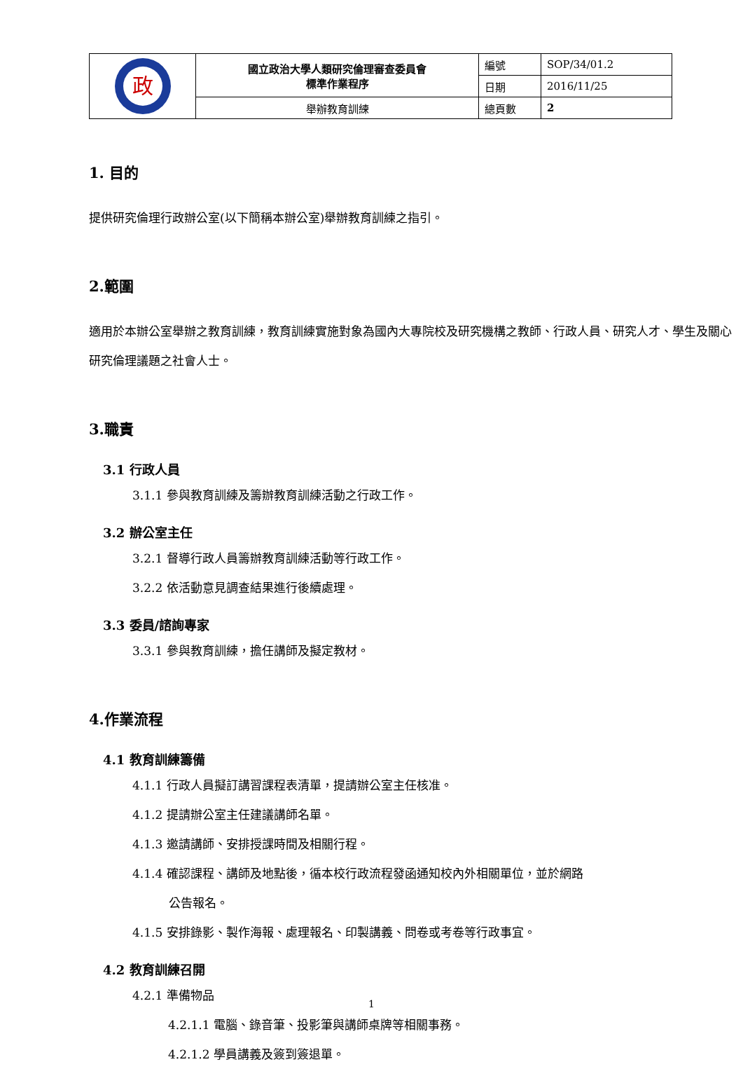| 政 | 國立政治大學人類研究倫理審查委員會 標準作業程序 | 編號 | SOP/34/01.2 |
| | | 日期 | 2016/11/25 |
| | 舉辦教育訓練 | 總頁數 | 2 |
1. 目的
提供研究倫理行政辦公室(以下簡稱本辦公室)舉辦教育訓練之指引。
2.範圍
適用於本辦公室舉辦之教育訓練，教育訓練實施對象為國內大專院校及研究機構之教師、行政人員、研究人才、學生及關心研究倫理議題之社會人士。
3.職責
3.1 行政人員
3.1.1 參與教育訓練及籌辦教育訓練活動之行政工作。
3.2 辦公室主任
3.2.1 督導行政人員籌辦教育訓練活動等行政工作。
3.2.2 依活動意見調查結果進行後續處理。
3.3 委員/諮詢專家
3.3.1 參與教育訓練，擔任講師及擬定教材。
4.作業流程
4.1 教育訓練籌備
4.1.1 行政人員擬訂講習課程表清單，提請辦公室主任核准。
4.1.2 提請辦公室主任建議講師名單。
4.1.3 邀請講師、安排授課時間及相關行程。
4.1.4 確認課程、講師及地點後，循本校行政流程發函通知校內外相關單位，並於網路
公告報名。
4.1.5 安排錄影、製作海報、處理報名、印製講義、問卷或考卷等行政事宜。
4.2 教育訓練召開
4.2.1 準備物品
4.2.1.1 電腦、錄音筆、投影筆與講師桌牌等相關事務。
4.2.1.2 學員講義及簽到簽退單。
1